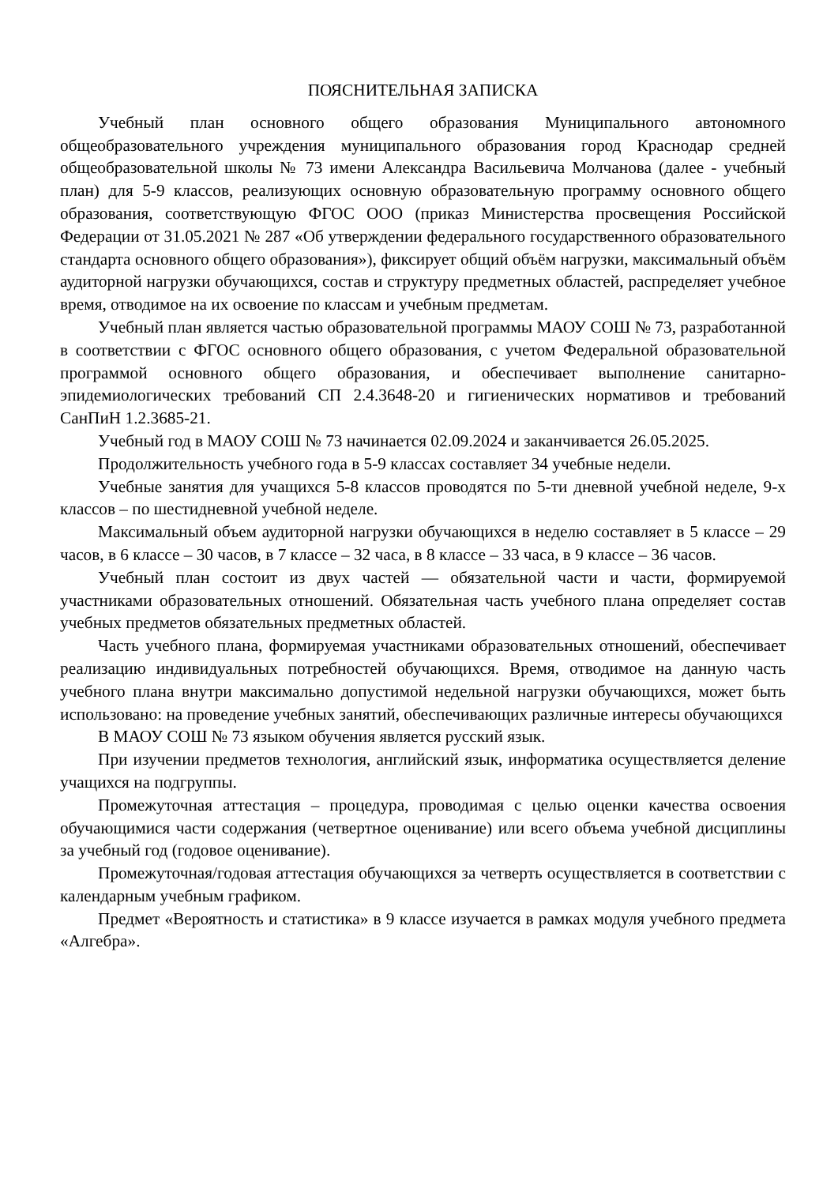ПОЯСНИТЕЛЬНАЯ ЗАПИСКА
Учебный план основного общего образования Муниципального автономного общеобразовательного учреждения муниципального образования город Краснодар средней общеобразовательной школы № 73 имени Александра Васильевича Молчанова (далее - учебный план) для 5-9 классов, реализующих основную образовательную программу основного общего образования, соответствующую ФГОС ООО (приказ Министерства просвещения Российской Федерации от 31.05.2021 № 287 «Об утверждении федерального государственного образовательного стандарта основного общего образования»), фиксирует общий объём нагрузки, максимальный объём аудиторной нагрузки обучающихся, состав и структуру предметных областей, распределяет учебное время, отводимое на их освоение по классам и учебным предметам.
Учебный план является частью образовательной программы МАОУ СОШ № 73, разработанной в соответствии с ФГОС основного общего образования, с учетом Федеральной образовательной программой основного общего образования, и обеспечивает выполнение санитарно-эпидемиологических требований СП 2.4.3648-20 и гигиенических нормативов и требований СанПиН 1.2.3685-21.
Учебный год в МАОУ СОШ № 73 начинается 02.09.2024 и заканчивается 26.05.2025.
Продолжительность учебного года в 5-9 классах составляет 34 учебные недели.
Учебные занятия для учащихся 5-8 классов проводятся по 5-ти дневной учебной неделе, 9-х классов – по шестидневной учебной неделе.
Максимальный объем аудиторной нагрузки обучающихся в неделю составляет в 5 классе – 29 часов, в 6 классе – 30 часов, в 7 классе – 32 часа, в 8 классе – 33 часа, в 9 классе – 36 часов.
Учебный план состоит из двух частей — обязательной части и части, формируемой участниками образовательных отношений. Обязательная часть учебного плана определяет состав учебных предметов обязательных предметных областей.
Часть учебного плана, формируемая участниками образовательных отношений, обеспечивает реализацию индивидуальных потребностей обучающихся. Время, отводимое на данную часть учебного плана внутри максимально допустимой недельной нагрузки обучающихся, может быть использовано: на проведение учебных занятий, обеспечивающих различные интересы обучающихся
В МАОУ СОШ № 73 языком обучения является русский язык.
При изучении предметов технология, английский язык, информатика осуществляется деление учащихся на подгруппы.
Промежуточная аттестация – процедура, проводимая с целью оценки качества освоения обучающимися части содержания (четвертное оценивание) или всего объема учебной дисциплины за учебный год (годовое оценивание).
Промежуточная/годовая аттестация обучающихся за четверть осуществляется в соответствии с календарным учебным графиком.
Предмет «Вероятность и статистика» в 9 классе изучается в рамках модуля учебного предмета «Алгебра».